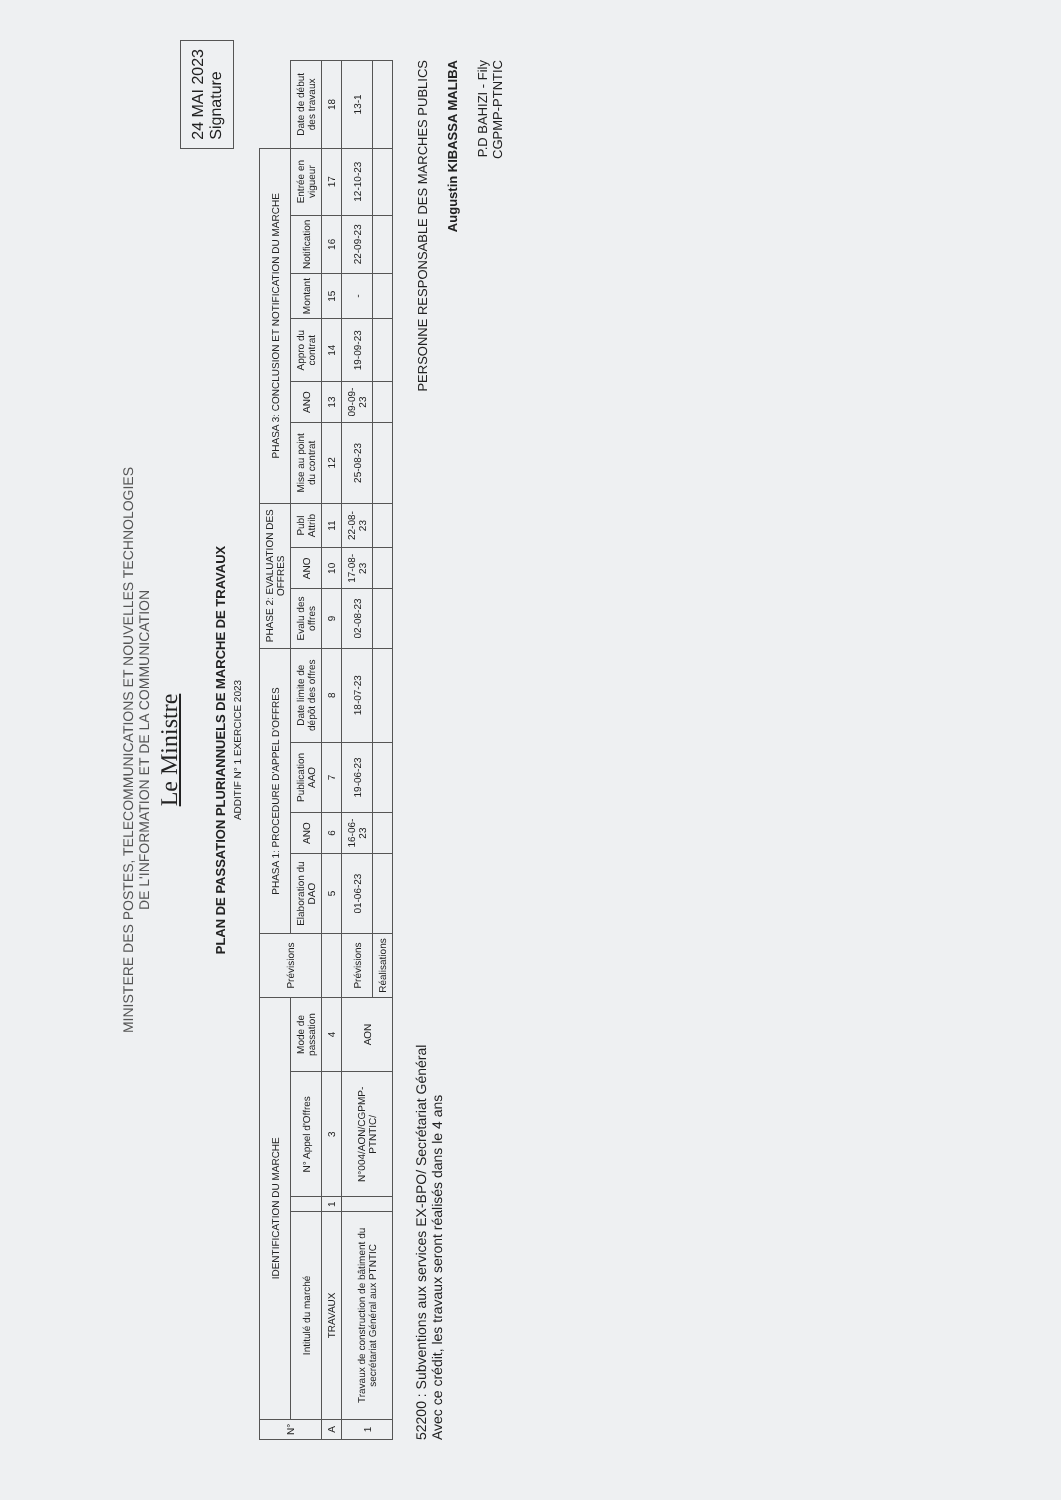MINISTERE DES POSTES, TELECOMMUNICATIONS ET NOUVELLES TECHNOLOGIES
DE L'INFORMATION ET DE LA COMMUNICATION
Le Ministre
PLAN DE PASSATION PLURIANNUELS DE MARCHE DE TRAVAUX
ADDITIF N° 1 EXERCICE 2023
24 MAI 2023
Signature
| N° | IDENTIFICATION DU MARCHE | | | | Prévisions | PHASA 1: PROCEDURE D'APPEL D'OFFRES | | | | PHASE 2: EVALUATION DES OFFRES | | | PHASA 3: CONCLUSION ET NOTIFICATION DU MARCHE | | | | | | |
| --- | --- | --- | --- | --- | --- | --- | --- | --- | --- | --- | --- | --- | --- | --- | --- | --- | --- | --- | --- |
| | Intitulé du marché | | N° Appel d'Offres | Mode de passation | | Elaboration du DAO | ANO | Publication AAO | Date limite de dépôt des offres | Evalu des offres | ANO | Publ Attrib | Mise au point du contrat | ANO | Appro du contrat | Montant | Notification | Entrée en vigueur | Date de début des travaux |
| A | TRAVAUX | 1 | 3 | 4 | | 5 | 6 | 7 | 8 | 9 | 10 | 11 | 12 | 13 | 14 | 15 | 16 | 17 | 18 |
| 1 | Travaux de construction de bâtiment du secrétariat Général aux PTNTIC | | N°004/AON/CGPMP-PTNTIC/ | AON | Prévisions | 01-06-23 | 16-06-23 | 19-06-23 | 18-07-23 | 02-08-23 | 17-08-23 | 22-08-23 | 25-08-23 | 09-09-23 | 19-09-23 | - | 22-09-23 | 12-10-23 | 13-1 |
| | | | | | Réalisations | | | | | | | | | | | | | | |
52200 : Subventions aux services EX-BPO/ Secrétariat Général
Avec ce crédit, les travaux seront réalisés dans le 4 ans
PERSONNE RESPONSABLE DES MARCHES PUBLICS
Augustin KIBASSA MALIBA
P.D BAHIZI - Fily
CGPMP-PTNTIC